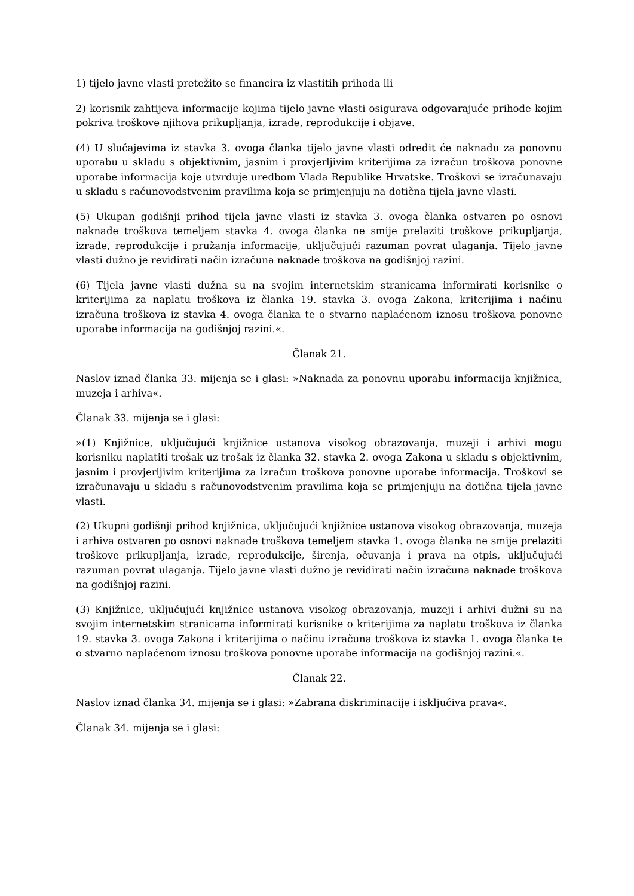1) tijelo javne vlasti pretežito se financira iz vlastitih prihoda ili
2) korisnik zahtijeva informacije kojima tijelo javne vlasti osigurava odgovarajuće prihode kojim pokriva troškove njihova prikupljanja, izrade, reprodukcije i objave.
(4) U slučajevima iz stavka 3. ovoga članka tijelo javne vlasti odredit će naknadu za ponovnu uporabu u skladu s objektivnim, jasnim i provjerljivim kriterijima za izračun troškova ponovne uporabe informacija koje utvrđuje uredbom Vlada Republike Hrvatske. Troškovi se izračunavaju u skladu s računovodstvenim pravilima koja se primjenjuju na dotična tijela javne vlasti.
(5) Ukupan godišnji prihod tijela javne vlasti iz stavka 3. ovoga članka ostvaren po osnovi naknade troškova temeljem stavka 4. ovoga članka ne smije prelaziti troškove prikupljanja, izrade, reprodukcije i pružanja informacije, uključujući razuman povrat ulaganja. Tijelo javne vlasti dužno je revidirati način izračuna naknade troškova na godišnjoj razini.
(6) Tijela javne vlasti dužna su na svojim internetskim stranicama informirati korisnike o kriterijima za naplatu troškova iz članka 19. stavka 3. ovoga Zakona, kriterijima i načinu izračuna troškova iz stavka 4. ovoga članka te o stvarno naplaćenom iznosu troškova ponovne uporabe informacija na godišnjoj razini.«.
Članak 21.
Naslov iznad članka 33. mijenja se i glasi: »Naknada za ponovnu uporabu informacija knjižnica, muzeja i arhiva«.
Članak 33. mijenja se i glasi:
»(1) Knjižnice, uključujući knjižnice ustanova visokog obrazovanja, muzeji i arhivi mogu korisniku naplatiti trošak uz trošak iz članka 32. stavka 2. ovoga Zakona u skladu s objektivnim, jasnim i provjerljivim kriterijima za izračun troškova ponovne uporabe informacija. Troškovi se izračunavaju u skladu s računovodstvenim pravilima koja se primjenjuju na dotična tijela javne vlasti.
(2) Ukupni godišnji prihod knjižnica, uključujući knjižnice ustanova visokog obrazovanja, muzeja i arhiva ostvaren po osnovi naknade troškova temeljem stavka 1. ovoga članka ne smije prelaziti troškove prikupljanja, izrade, reprodukcije, širenja, očuvanja i prava na otpis, uključujući razuman povrat ulaganja. Tijelo javne vlasti dužno je revidirati način izračuna naknade troškova na godišnjoj razini.
(3) Knjižnice, uključujući knjižnice ustanova visokog obrazovanja, muzeji i arhivi dužni su na svojim internetskim stranicama informirati korisnike o kriterijima za naplatu troškova iz članka 19. stavka 3. ovoga Zakona i kriterijima o načinu izračuna troškova iz stavka 1. ovoga članka te o stvarno naplaćenom iznosu troškova ponovne uporabe informacija na godišnjoj razini.«.
Članak 22.
Naslov iznad članka 34. mijenja se i glasi: »Zabrana diskriminacije i isključiva prava«.
Članak 34. mijenja se i glasi: